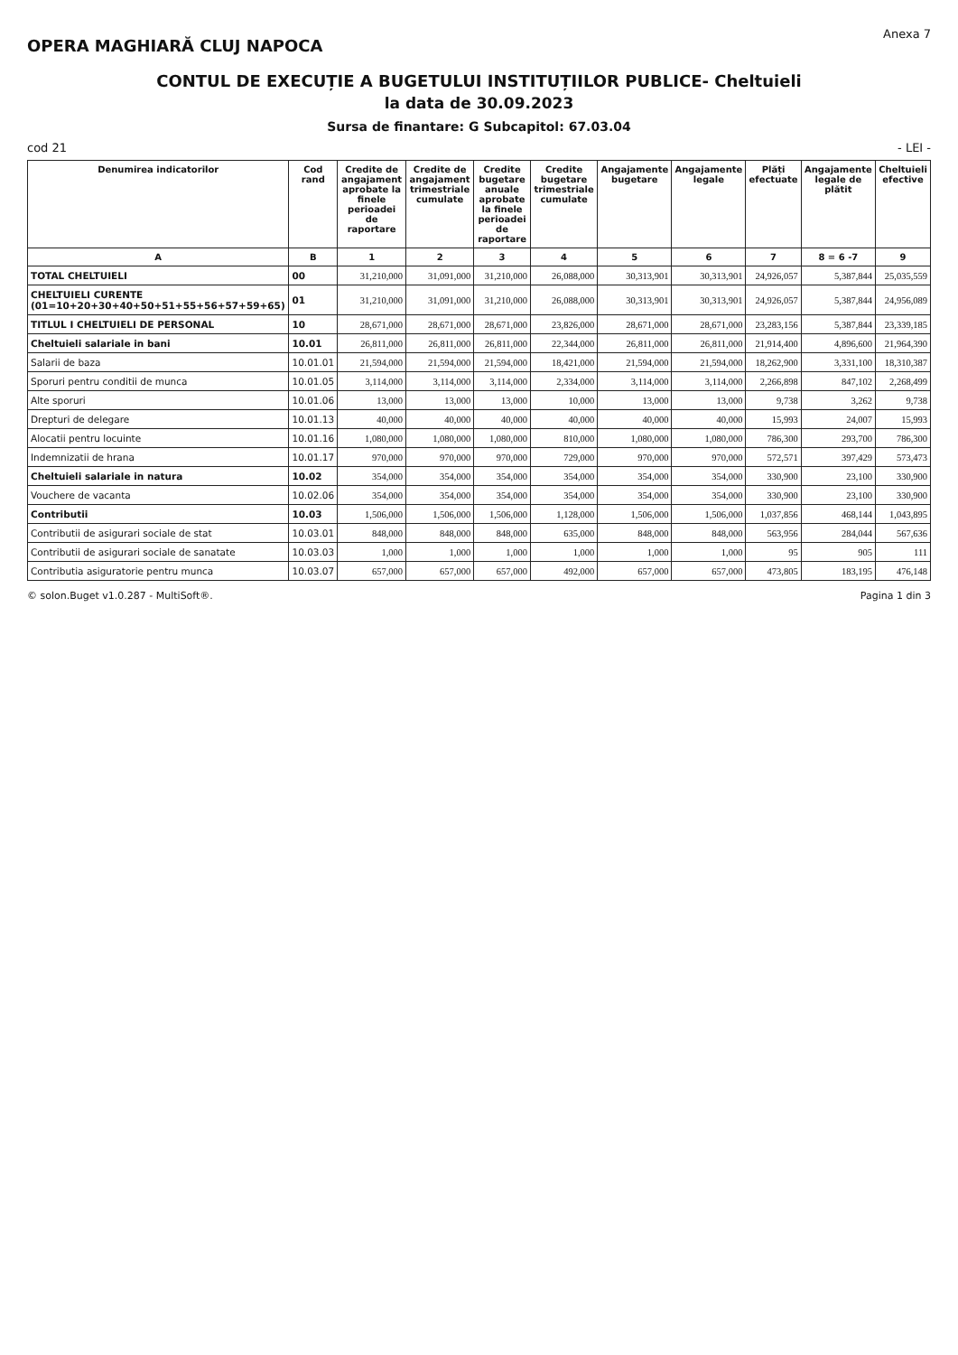OPERA MAGHIARĂ CLUJ NAPOCA
Anexa 7
CONTUL DE EXECUȚIE A BUGETULUI INSTITUȚIILOR PUBLICE- Cheltuieli
la data de 30.09.2023
Sursa de finantare: G Subcapitol: 67.03.04
cod 21 - LEI -
| Denumirea indicatorilor | Cod rand | Credite de angajament aprobate la finele perioadei de raportare | Credite de angajament trimestriale cumulate | Credite bugetare anuale aprobate la finele perioadei de raportare | Credite bugetare trimestriale cumulate | Angajamente bugetare | Angajamente legale | Plăți efectuate | Angajamente legale de plătit | Cheltuieli efective |
| --- | --- | --- | --- | --- | --- | --- | --- | --- | --- | --- |
| A | B | 1 | 2 | 3 | 4 | 5 | 6 | 7 | 8 = 6 -7 | 9 |
| TOTAL CHELTUIELI | 00 | 31,210,000 | 31,091,000 | 31,210,000 | 26,088,000 | 30,313,901 | 30,313,901 | 24,926,057 | 5,387,844 | 25,035,559 |
| CHELTUIELI CURENTE (01=10+20+30+40+50+51+55+56+57+59+65) | 01 | 31,210,000 | 31,091,000 | 31,210,000 | 26,088,000 | 30,313,901 | 30,313,901 | 24,926,057 | 5,387,844 | 24,956,089 |
| TITLUL I CHELTUIELI DE PERSONAL | 10 | 28,671,000 | 28,671,000 | 28,671,000 | 23,826,000 | 28,671,000 | 28,671,000 | 23,283,156 | 5,387,844 | 23,339,185 |
| Cheltuieli salariale in bani | 10.01 | 26,811,000 | 26,811,000 | 26,811,000 | 22,344,000 | 26,811,000 | 26,811,000 | 21,914,400 | 4,896,600 | 21,964,390 |
| Salarii de baza | 10.01.01 | 21,594,000 | 21,594,000 | 21,594,000 | 18,421,000 | 21,594,000 | 21,594,000 | 18,262,900 | 3,331,100 | 18,310,387 |
| Sporuri pentru conditii de munca | 10.01.05 | 3,114,000 | 3,114,000 | 3,114,000 | 2,334,000 | 3,114,000 | 3,114,000 | 2,266,898 | 847,102 | 2,268,499 |
| Alte sporuri | 10.01.06 | 13,000 | 13,000 | 13,000 | 10,000 | 13,000 | 13,000 | 9,738 | 3,262 | 9,738 |
| Drepturi de delegare | 10.01.13 | 40,000 | 40,000 | 40,000 | 40,000 | 40,000 | 40,000 | 15,993 | 24,007 | 15,993 |
| Alocatii pentru locuinte | 10.01.16 | 1,080,000 | 1,080,000 | 1,080,000 | 810,000 | 1,080,000 | 1,080,000 | 786,300 | 293,700 | 786,300 |
| Indemnizatii de hrana | 10.01.17 | 970,000 | 970,000 | 970,000 | 729,000 | 970,000 | 970,000 | 572,571 | 397,429 | 573,473 |
| Cheltuieli salariale in natura | 10.02 | 354,000 | 354,000 | 354,000 | 354,000 | 354,000 | 354,000 | 330,900 | 23,100 | 330,900 |
| Vouchere de vacanta | 10.02.06 | 354,000 | 354,000 | 354,000 | 354,000 | 354,000 | 354,000 | 330,900 | 23,100 | 330,900 |
| Contributii | 10.03 | 1,506,000 | 1,506,000 | 1,506,000 | 1,128,000 | 1,506,000 | 1,506,000 | 1,037,856 | 468,144 | 1,043,895 |
| Contributii de asigurari sociale de stat | 10.03.01 | 848,000 | 848,000 | 848,000 | 635,000 | 848,000 | 848,000 | 563,956 | 284,044 | 567,636 |
| Contributii de asigurari sociale de sanatate | 10.03.03 | 1,000 | 1,000 | 1,000 | 1,000 | 1,000 | 1,000 | 95 | 905 | 111 |
| Contributia asiguratorie pentru munca | 10.03.07 | 657,000 | 657,000 | 657,000 | 492,000 | 657,000 | 657,000 | 473,805 | 183,195 | 476,148 |
© solon.Buget v1.0.287 - MultiSoft®. Pagina 1 din 3